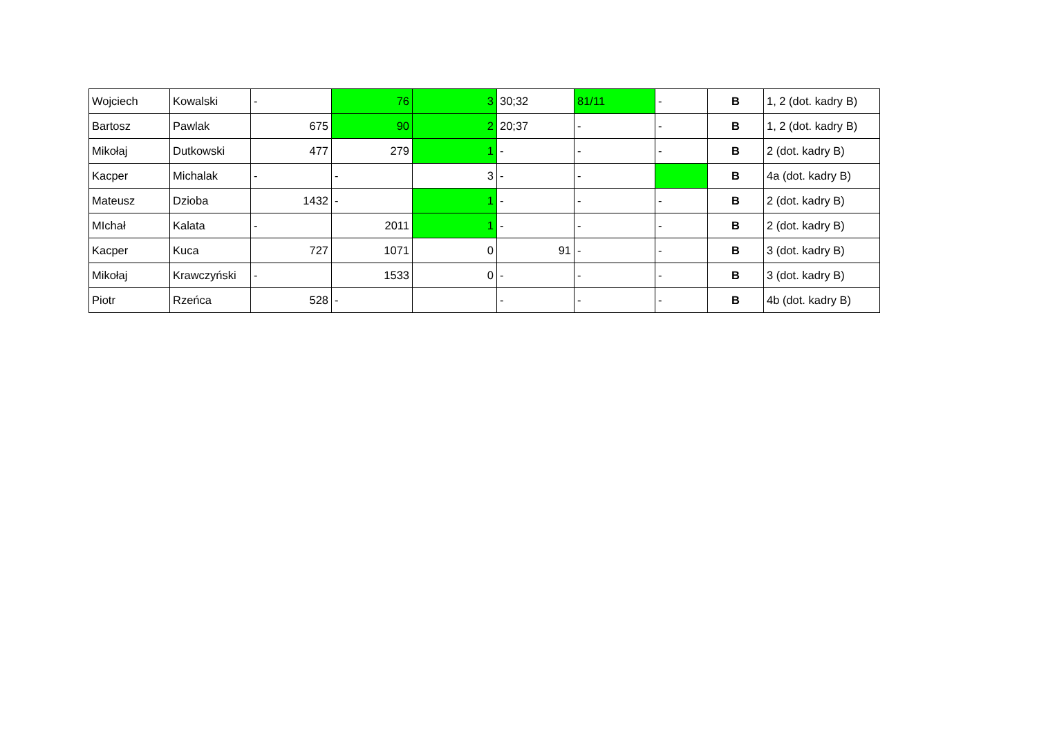| Wojciech | Kowalski | - | 76 | 3 | 30;32 | 81/11 | - | B | 1, 2 (dot. kadry B) |
| Bartosz | Pawlak | 675 | 90 | 2 | 20;37 | - | - | B | 1, 2 (dot. kadry B) |
| Mikołaj | Dutkowski | 477 | 279 | 1 | - | - | - | B | 2 (dot. kadry B) |
| Kacper | Michalak | - | - | 3 | - | - | | B | 4a (dot. kadry B) |
| Mateusz | Dzioba | 1432 | - | 1 | - | - | - | B | 2 (dot. kadry B) |
| MIchał | Kalata | - | 2011 | 1 | - | - | - | B | 2 (dot. kadry B) |
| Kacper | Kuca | 727 | 1071 | 0 | 91 | - | - | B | 3 (dot. kadry B) |
| Mikołaj | Krawczyński | - | 1533 | 0 | - | - | - | B | 3 (dot. kadry B) |
| Piotr | Rzeńca | 528 | - | | - | - | - | B | 4b (dot. kadry B) |